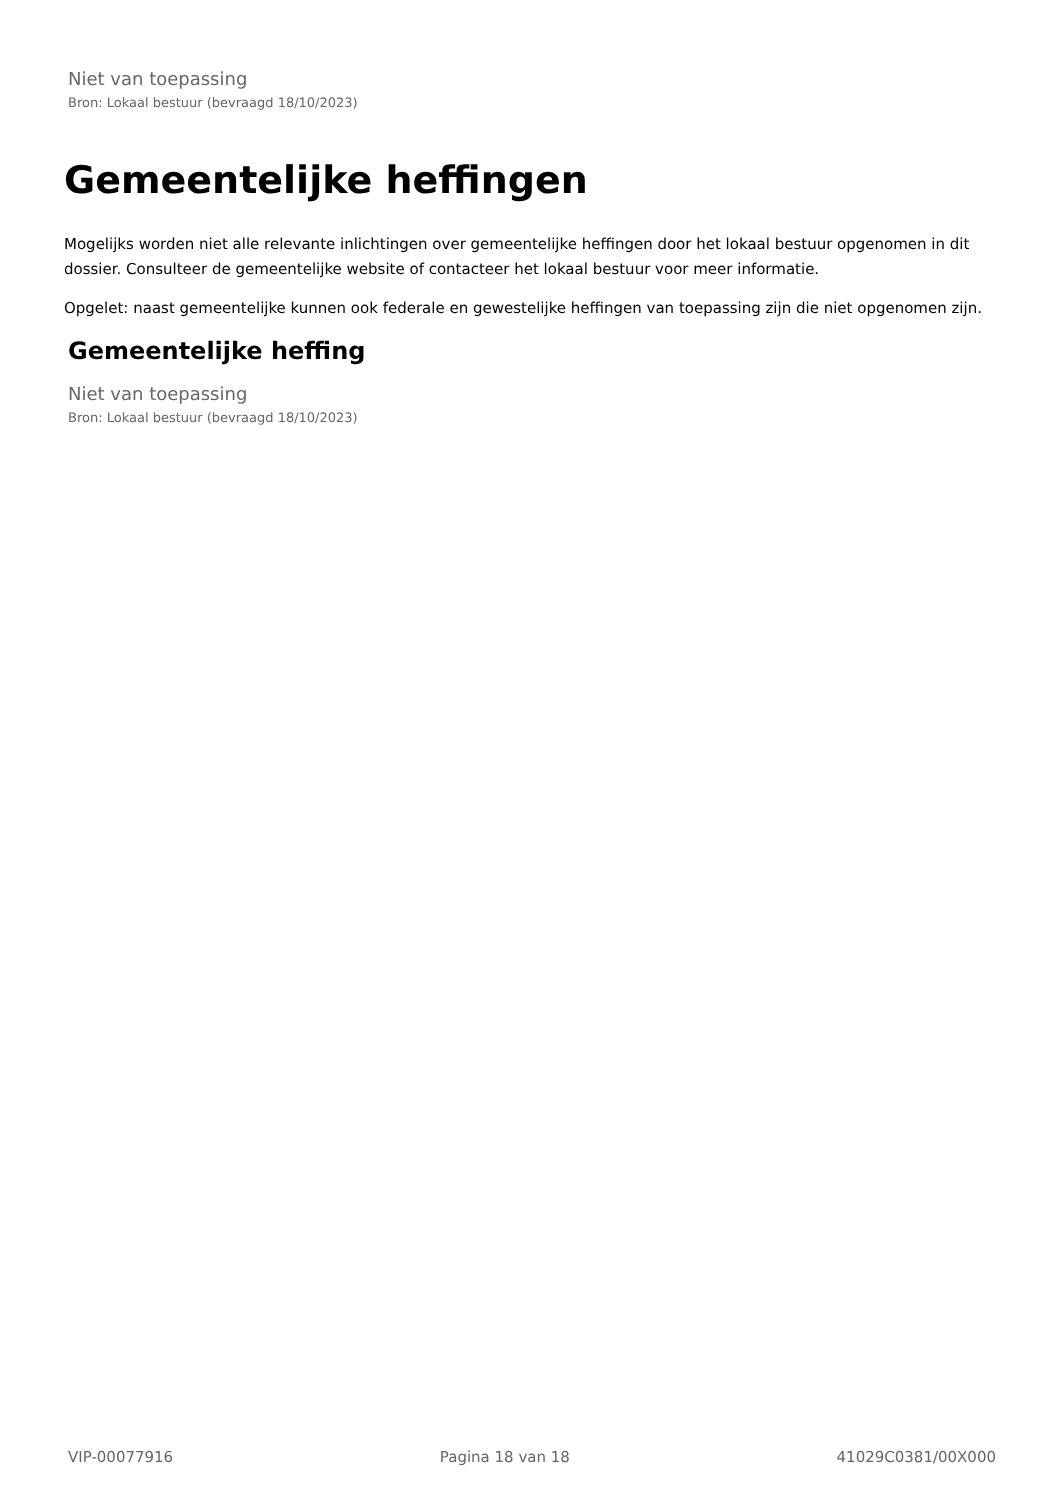Niet van toepassing
Bron: Lokaal bestuur (bevraagd 18/10/2023)
Gemeentelijke heffingen
Mogelijks worden niet alle relevante inlichtingen over gemeentelijke heffingen door het lokaal bestuur opgenomen in dit dossier. Consulteer de gemeentelijke website of contacteer het lokaal bestuur voor meer informatie.
Opgelet: naast gemeentelijke kunnen ook federale en gewestelijke heffingen van toepassing zijn die niet opgenomen zijn.
Gemeentelijke heffing
Niet van toepassing
Bron: Lokaal bestuur (bevraagd 18/10/2023)
VIP-00077916 Pagina 18 van 18 41029C0381/00X000